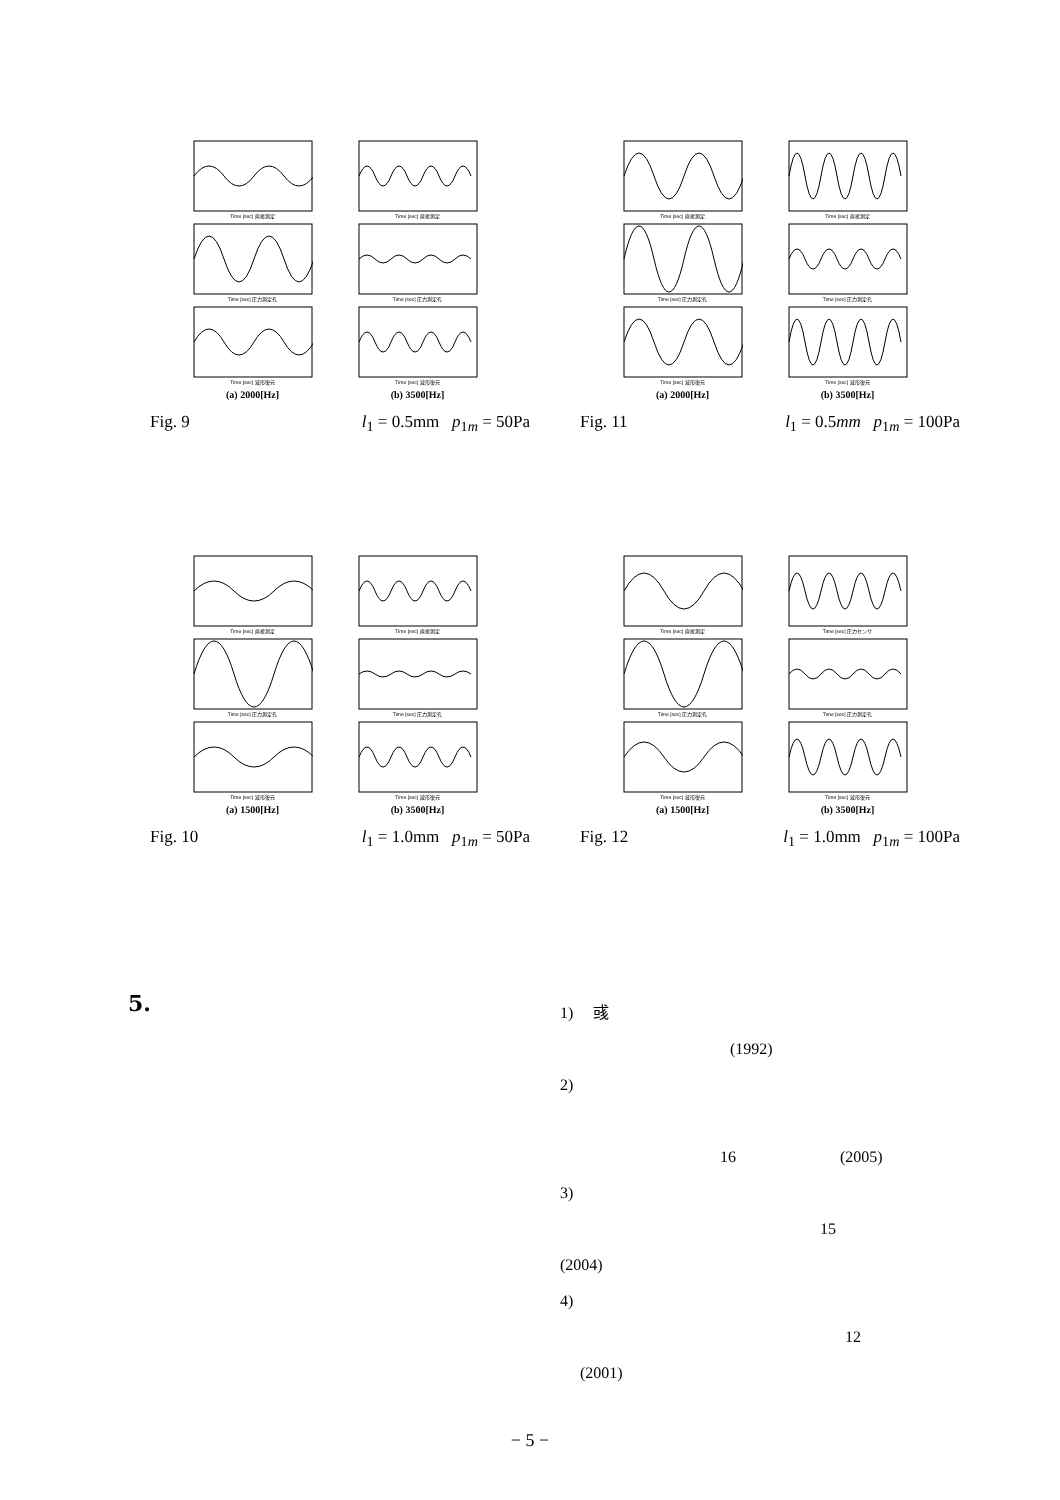Time [sec] 直接測定
Time [sec] 直接測定
Time [sec] 圧力測定孔
Time [sec] 圧力測定孔
Time [sec] 波形復元
Time [sec] 波形復元
(a) 2000[Hz]
(b) 3500[Hz]
Fig. 9 l<sub>1</sub> = 0.5mm p<sub>1m</sub> = 50Pa
Time [sec] 直接測定
Time [sec] 直接測定
Time [sec] 圧力測定孔
Time [sec] 圧力測定孔
Time [sec] 波形復元
Time [sec] 波形復元
(a) 2000[Hz]
(b) 3500[Hz]
Fig. 11 l<sub>1</sub> = 0.5mm p<sub>1m</sub> = 100Pa
Time [sec] 直接測定
Time [sec] 直接測定
Time [sec] 圧力測定孔
Time [sec] 圧力測定孔
Time [sec] 波形復元
Time [sec] 波形復元
(a) 1500[Hz]
(b) 3500[Hz]
Fig. 10 l<sub>1</sub> = 1.0mm p<sub>1m</sub> = 50Pa
Time [sec] 直接測定
Time [sec] 圧力センサ
Time [sec] 圧力測定孔
Time [sec] 圧力測定孔
Time [sec] 波形復元
Time [sec] 波形復元
(a) 1500[Hz]
(b) 3500[Hz]
Fig. 12 l<sub>1</sub> = 1.0mm p<sub>1m</sub> = 100Pa
5.
1) 彧
(1992)
2)
16 (2005)
3)
15
(2004)
4)
12
(2001)
− 5 −